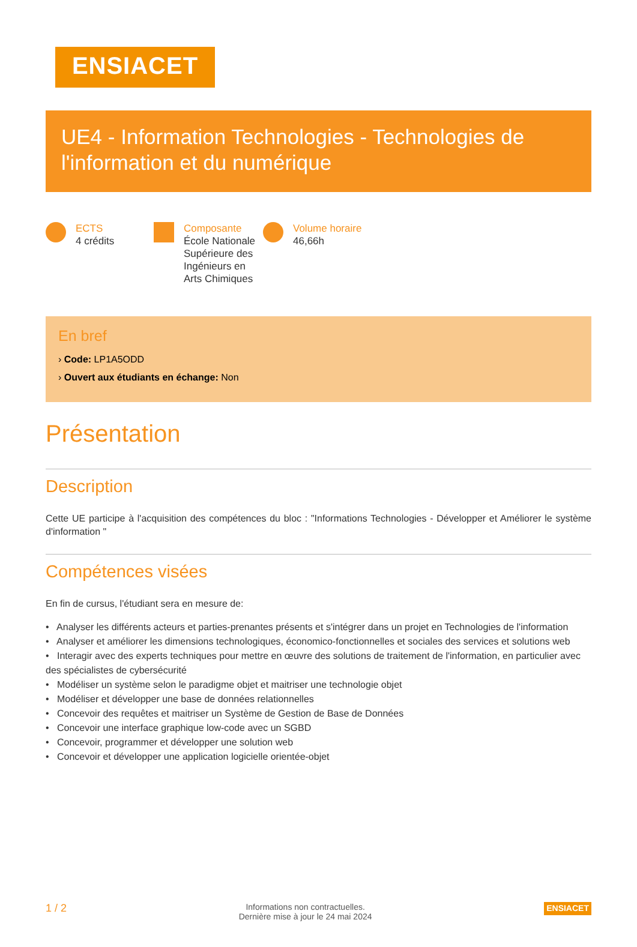ENSIACET
UE4 - Information Technologies - Technologies de l'information et du numérique
ECTS
4 crédits
Composante
École Nationale
Supérieure des
Ingénieurs en
Arts Chimiques
Volume horaire
46,66h
En bref
› Code: LP1A5ODD
› Ouvert aux étudiants en échange: Non
Présentation
Description
Cette UE participe à l'acquisition des compétences du bloc : "Informations Technologies - Développer et Améliorer le système d'information "
Compétences visées
En fin de cursus, l'étudiant sera en mesure de:
• Analyser les différents acteurs et parties-prenantes présents et s'intégrer dans un projet en Technologies de l'information
• Analyser et améliorer les dimensions technologiques, économico-fonctionnelles et sociales des services et solutions web
• Interagir avec des experts techniques pour mettre en œuvre des solutions de traitement de l'information, en particulier avec des spécialistes de cybersécurité
• Modéliser un système selon le paradigme objet et maitriser une technologie objet
• Modéliser et développer une base de données relationnelles
• Concevoir des requêtes et maitriser un Système de Gestion de Base de Données
• Concevoir une interface graphique low-code avec un SGBD
• Concevoir, programmer et développer une solution web
• Concevoir et développer une application logicielle orientée-objet
1 / 2 Informations non contractuelles.
Dernière mise à jour le 24 mai 2024 ENSIACET